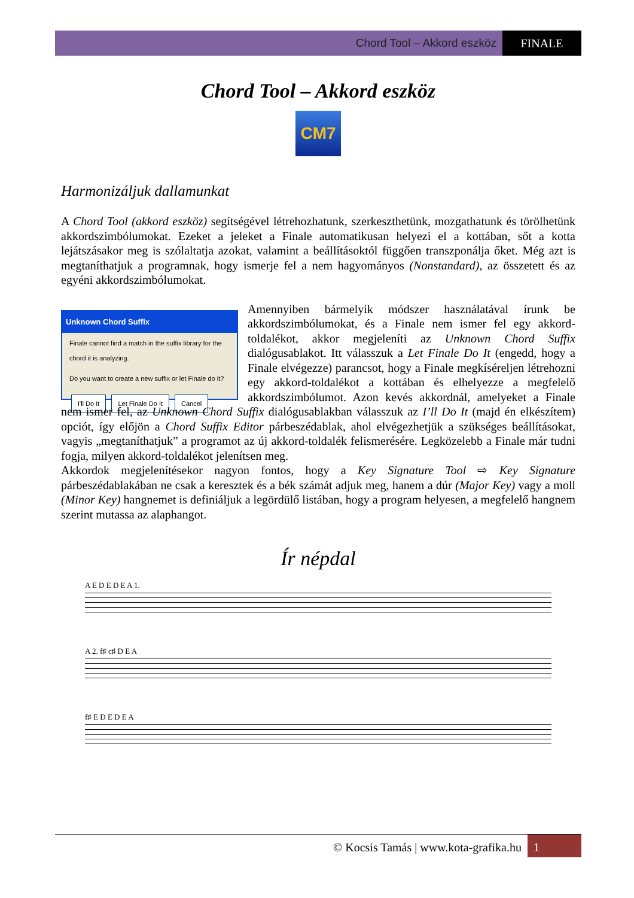Chord Tool – Akkord eszköz FINALE
Chord Tool – Akkord eszköz
CM7
Harmonizáljuk dallamunkat
A Chord Tool (akkord eszköz) segítségével létrehozhatunk, szerkeszthetünk, mozgathatunk és törölhetünk akkordszimbólumokat. Ezeket a jeleket a Finale automatikusan helyezi el a kottában, sőt a kotta lejátszásakor meg is szólaltatja azokat, valamint a beállításoktól függően transzponálja őket. Még azt is megtaníthatjuk a programnak, hogy ismerje fel a nem hagyományos (Nonstandard), az összetett és az egyéni akkordszimbólumokat.
Unknown Chord Suffix
Finale cannot find a match in the suffix library for the chord it is analyzing.
Do you want to create a new suffix or let Finale do it?
I'll Do It Let Finale Do It Cancel
Amennyiben bármelyik módszer használatával írunk be akkordszimbólumokat, és a Finale nem ismer fel egy akkord-toldalékot, akkor megjeleníti az Unknown Chord Suffix dialógusablakot. Itt válasszuk a Let Finale Do It (engedd, hogy a Finale elvégezze) parancsot, hogy a Finale megkíséreljen létrehozni egy akkord-toldalékot a kottában és elhelyezze a megfelelő akkordszimbólumot. Azon kevés akkordnál, amelyeket a Finale nem ismer fel, az Unknown Chord Suffix dialógusablakban válasszuk az I’ll Do It (majd én elkészítem) opciót, így előjön a Chord Suffix Editor párbeszédablak, ahol elvégezhetjük a szükséges beállításokat, vagyis „megtaníthatjuk” a programot az új akkord-toldalék felismerésére. Legközelebb a Finale már tudni fogja, milyen akkord-toldalékot jelenítsen meg.
Akkordok megjelenítésekor nagyon fontos, hogy a Key Signature Tool ⇨ Key Signature párbeszédablakában ne csak a keresztek és a bék számát adjuk meg, hanem a dúr (Major Key) vagy a moll (Minor Key) hangnemet is definiáljuk a legördülő listában, hogy a program helyesen, a megfelelő hangnem szerint mutassa az alaphangot.
Ír népdal
A E D E D E A 1.
A 2. f♯ c♯ D E A
f♯ E D E D E A
© Kocsis Tamás | www.kota-grafika.hu 1